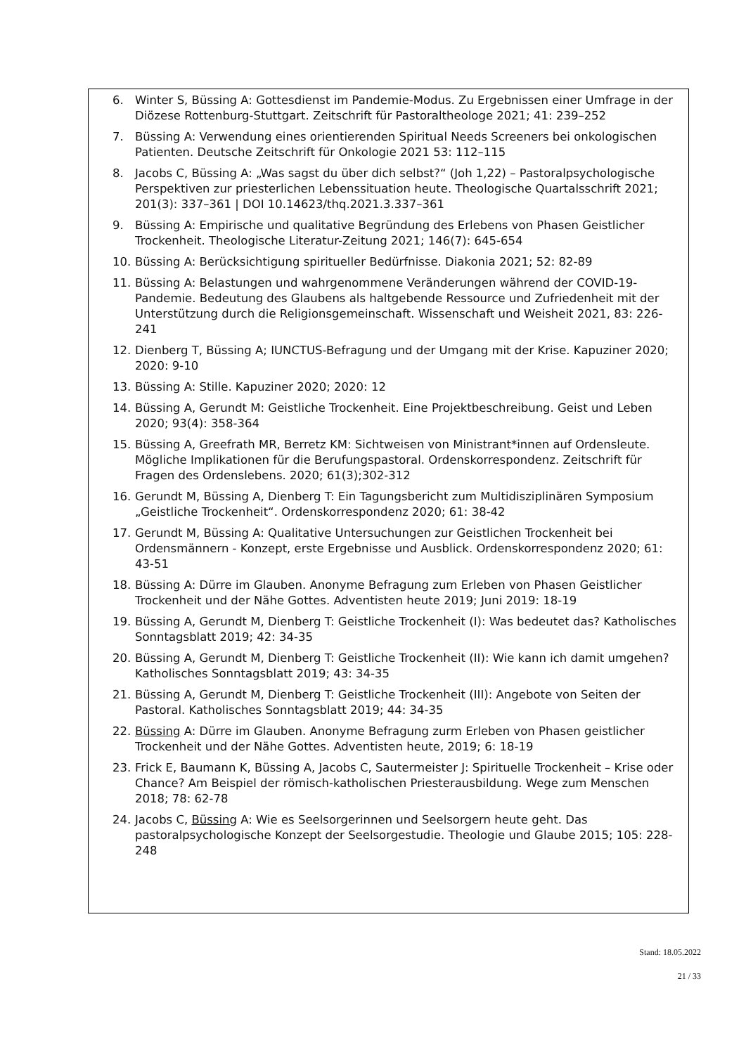6. Winter S, Büssing A: Gottesdienst im Pandemie-Modus. Zu Ergebnissen einer Umfrage in der Diözese Rottenburg-Stuttgart. Zeitschrift für Pastoraltheologe 2021; 41: 239–252
7. Büssing A: Verwendung eines orientierenden Spiritual Needs Screeners bei onkologischen Patienten. Deutsche Zeitschrift für Onkologie 2021 53: 112–115
8. Jacobs C, Büssing A: „Was sagst du über dich selbst?“ (Joh 1,22) – Pastoralpsychologische Perspektiven zur priesterlichen Lebenssituation heute. Theologische Quartalsschrift 2021; 201(3): 337–361 | DOI 10.14623/thq.2021.3.337–361
9. Büssing A: Empirische und qualitative Begründung des Erlebens von Phasen Geistlicher Trockenheit. Theologische Literatur-Zeitung 2021; 146(7): 645-654
10. Büssing A: Berücksichtigung spiritueller Bedürfnisse. Diakonia 2021; 52: 82-89
11. Büssing A: Belastungen und wahrgenommene Veränderungen während der COVID-19-Pandemie. Bedeutung des Glaubens als haltgebende Ressource und Zufriedenheit mit der Unterstützung durch die Religionsgemeinschaft. Wissenschaft und Weisheit 2021, 83: 226-241
12. Dienberg T, Büssing A; IUNCTUS-Befragung und der Umgang mit der Krise. Kapuziner 2020; 2020: 9-10
13. Büssing A: Stille. Kapuziner 2020; 2020: 12
14. Büssing A, Gerundt M: Geistliche Trockenheit. Eine Projektbeschreibung. Geist und Leben 2020; 93(4): 358-364
15. Büssing A, Greefrath MR, Berretz KM: Sichtweisen von Ministrant*innen auf Ordensleute. Mögliche Implikationen für die Berufungspastoral. Ordenskorrespondenz. Zeitschrift für Fragen des Ordenslebens. 2020; 61(3);302-312
16. Gerundt M, Büssing A, Dienberg T: Ein Tagungsbericht zum Multidisziplinären Symposium „Geistliche Trockenheit“. Ordenskorrespondenz 2020; 61: 38-42
17. Gerundt M, Büssing A: Qualitative Untersuchungen zur Geistlichen Trockenheit bei Ordensmännern - Konzept, erste Ergebnisse und Ausblick. Ordenskorrespondenz 2020; 61: 43-51
18. Büssing A: Dürre im Glauben. Anonyme Befragung zum Erleben von Phasen Geistlicher Trockenheit und der Nähe Gottes. Adventisten heute 2019; Juni 2019: 18-19
19. Büssing A, Gerundt M, Dienberg T: Geistliche Trockenheit (I): Was bedeutet das? Katholisches Sonntagsblatt 2019; 42: 34-35
20. Büssing A, Gerundt M, Dienberg T: Geistliche Trockenheit (II): Wie kann ich damit umgehen? Katholisches Sonntagsblatt 2019; 43: 34-35
21. Büssing A, Gerundt M, Dienberg T: Geistliche Trockenheit (III): Angebote von Seiten der Pastoral. Katholisches Sonntagsblatt 2019; 44: 34-35
22. Büssing A: Dürre im Glauben. Anonyme Befragung zurm Erleben von Phasen geistlicher Trockenheit und der Nähe Gottes. Adventisten heute, 2019; 6: 18-19
23. Frick E, Baumann K, Büssing A, Jacobs C, Sautermeister J: Spirituelle Trockenheit – Krise oder Chance? Am Beispiel der römisch-katholischen Priesterausbildung. Wege zum Menschen 2018; 78: 62-78
24. Jacobs C, Büssing A: Wie es Seelsorgerinnen und Seelsorgern heute geht. Das pastoralpsychologische Konzept der Seelsorgestudie. Theologie und Glaube 2015; 105: 228-248
Stand: 18.05.2022
21 / 33